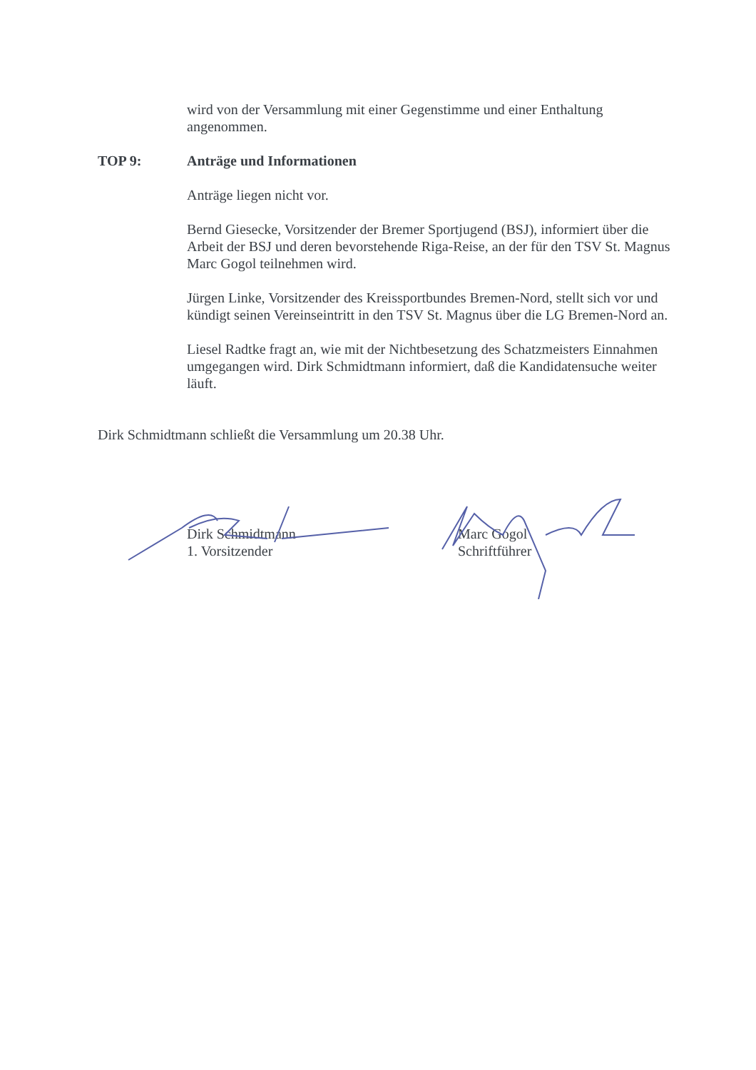wird von der Versammlung mit einer Gegenstimme und einer Enthaltung angenommen.
TOP 9: Anträge und Informationen
Anträge liegen nicht vor.
Bernd Giesecke, Vorsitzender der Bremer Sportjugend (BSJ), informiert über die Arbeit der BSJ und deren bevorstehende Riga-Reise, an der für den TSV St. Magnus Marc Gogol teilnehmen wird.
Jürgen Linke, Vorsitzender des Kreissportbundes Bremen-Nord, stellt sich vor und kündigt seinen Vereinseintritt in den TSV St. Magnus über die LG Bremen-Nord an.
Liesel Radtke fragt an, wie mit der Nichtbesetzung des Schatzmeisters Einnahmen umgegangen wird. Dirk Schmidtmann informiert, daß die Kandidatensuche weiter läuft.
Dirk Schmidtmann schließt die Versammlung um 20.38 Uhr.
Dirk Schmidtmann
1. Vorsitzender
Marc Gogol
Schriftführer